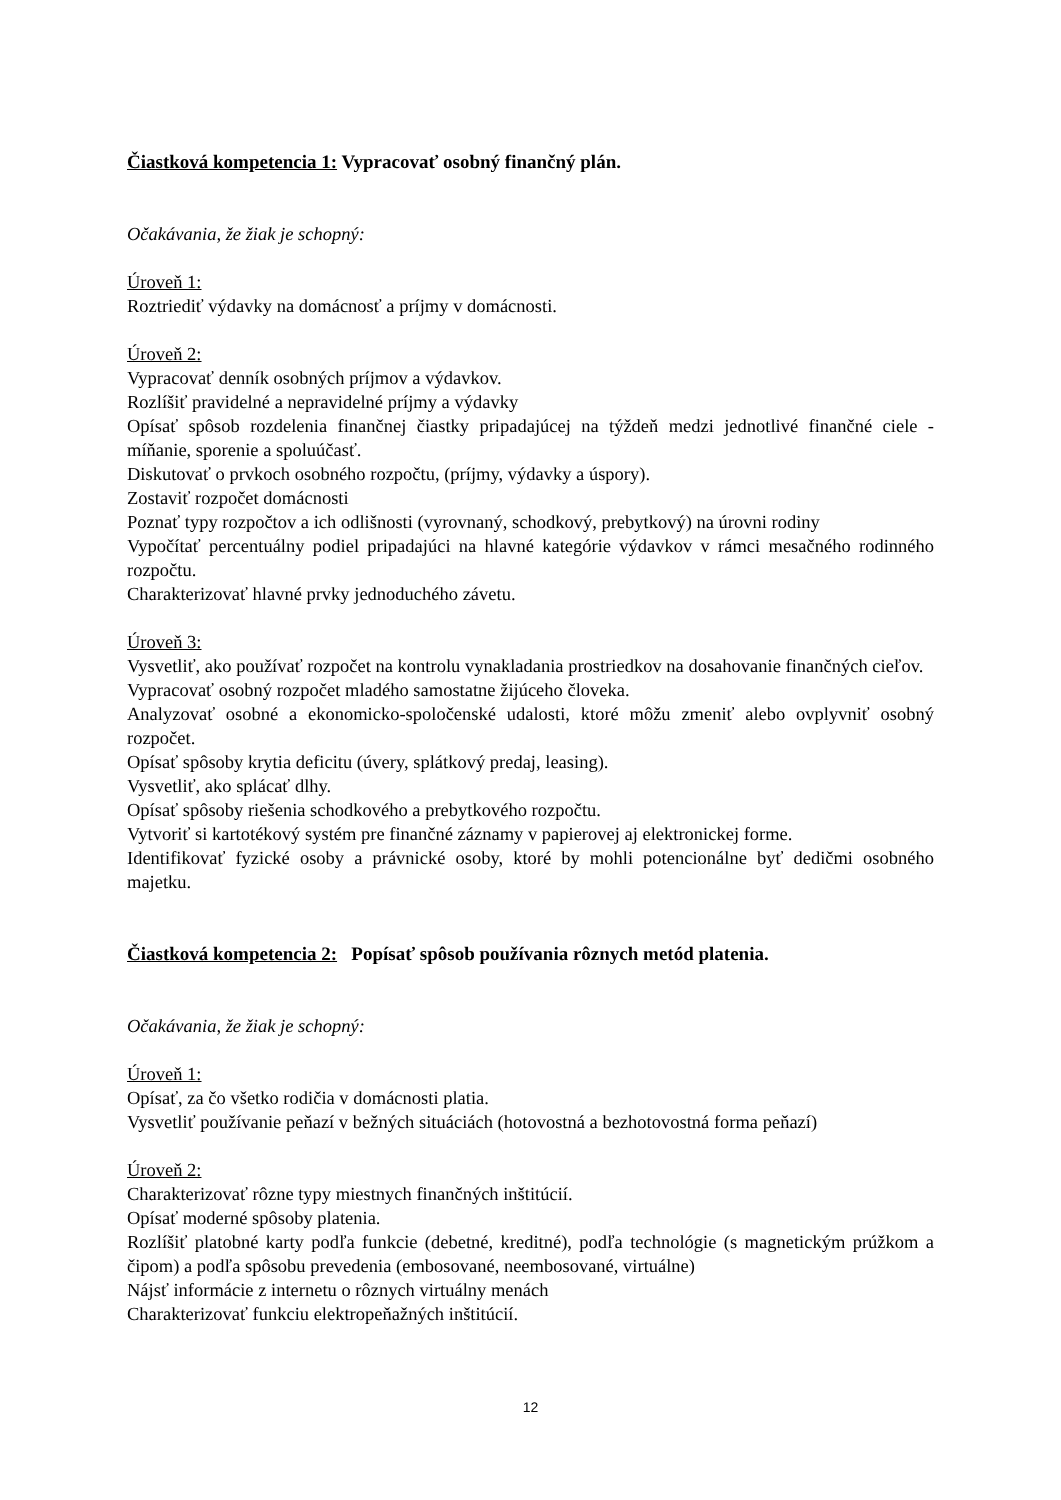Čiastková kompetencia 1: Vypracovať osobný finančný plán.
Očakávania, že žiak je schopný:
Úroveň 1:
Roztriediť výdavky na domácnosť a príjmy v domácnosti.
Úroveň 2:
Vypracovať denník osobných príjmov a výdavkov.
Rozlíšiť pravidelné a nepravidelné príjmy a výdavky
Opísať spôsob rozdelenia finančnej čiastky pripadajúcej na týždeň medzi jednotlivé finančné ciele - míňanie, sporenie a spoluúčasť.
Diskutovať o prvkoch osobného rozpočtu, (príjmy, výdavky a úspory).
Zostaviť rozpočet domácnosti
Poznať typy rozpočtov a ich odlišnosti (vyrovnaný, schodkový, prebytkový) na úrovni rodiny
Vypočítať percentuálny podiel pripadajúci na hlavné kategórie výdavkov v rámci mesačného rodinného rozpočtu.
Charakterizovať hlavné prvky jednoduchého závetu.
Úroveň 3:
Vysvetliť, ako používať rozpočet na kontrolu vynakladania prostriedkov na dosahovanie finančných cieľov.
Vypracovať osobný rozpočet mladého samostatne žijúceho človeka.
Analyzovať osobné a ekonomicko-spoločenské udalosti, ktoré môžu zmeniť alebo ovplyvniť osobný rozpočet.
Opísať spôsoby krytia deficitu (úvery, splátkový predaj, leasing).
Vysvetliť, ako splácať dlhy.
Opísať spôsoby riešenia schodkového a prebytkového rozpočtu.
Vytvoriť si kartotékový systém pre finančné záznamy v papierovej aj elektronickej forme.
Identifikovať fyzické osoby a právnické osoby, ktoré by mohli potencionálne byť dedičmi osobného majetku.
Čiastková kompetencia 2: Popísať spôsob používania rôznych metód platenia.
Očakávania, že žiak je schopný:
Úroveň 1:
Opísať, za čo všetko rodičia v domácnosti platia.
Vysvetliť používanie peňazí v bežných situáciách (hotovostná a bezhotovostná forma peňazí)
Úroveň 2:
Charakterizovať rôzne typy miestnych finančných inštitúcií.
Opísať moderné spôsoby platenia.
Rozlíšiť platobné karty podľa funkcie (debetné, kreditné), podľa technológie (s magnetickým prúžkom a čipom) a podľa spôsobu prevedenia (embosované, neembosované, virtuálne)
Nájsť informácie z internetu o rôznych virtuálny menách
Charakterizovať funkciu elektropeňažných inštitúcií.
12